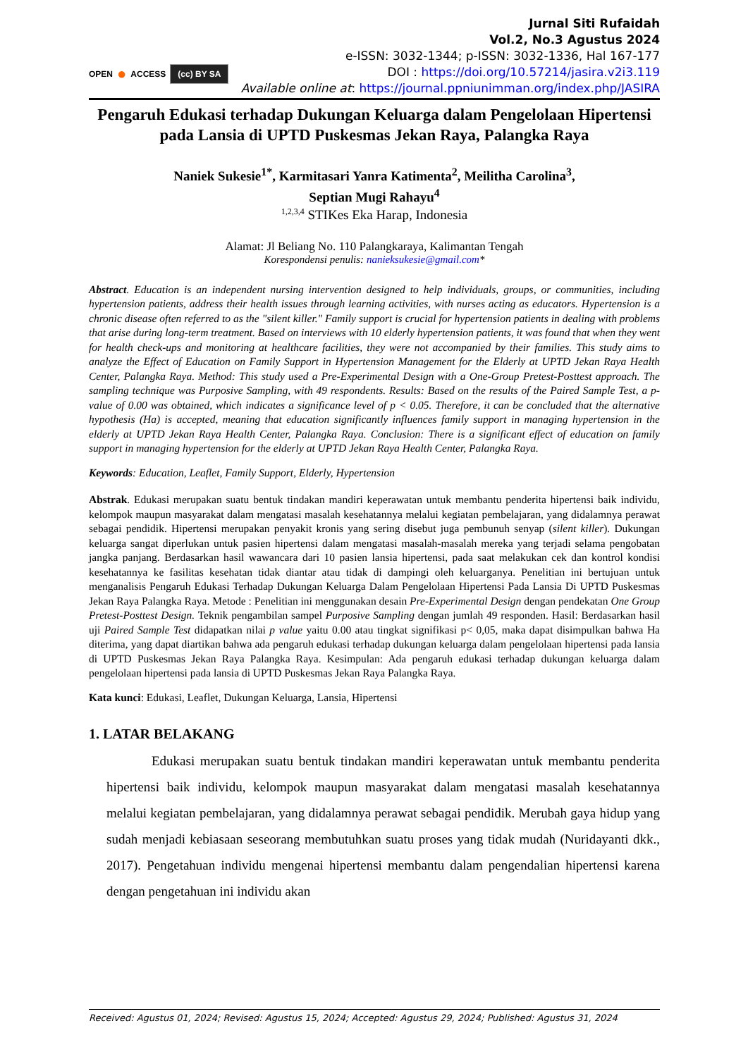OPEN ● ACCESS (cc) BY SA
Jurnal Siti Rufaidah
Vol.2, No.3 Agustus 2024
e-ISSN: 3032-1344; p-ISSN: 3032-1336, Hal 167-177
DOI : https://doi.org/10.57214/jasira.v2i3.119
Available online at: https://journal.ppniunimman.org/index.php/JASIRA
Pengaruh Edukasi terhadap Dukungan Keluarga dalam Pengelolaan Hipertensi pada Lansia di UPTD Puskesmas Jekan Raya, Palangka Raya
Naniek Sukesie<sup>1*</sup>, Karmitasari Yanra Katimenta<sup>2</sup>, Meilitha Carolina<sup>3</sup>,
Septian Mugi Rahayu<sup>4</sup>
<sup>1,2,3,4</sup> STIKes Eka Harap, Indonesia
Alamat: Jl Beliang No. 110 Palangkaraya, Kalimantan Tengah
Korespondensi penulis: nanieksukesie@gmail.com*
Abstract. Education is an independent nursing intervention designed to help individuals, groups, or communities, including hypertension patients, address their health issues through learning activities, with nurses acting as educators. Hypertension is a chronic disease often referred to as the "silent killer." Family support is crucial for hypertension patients in dealing with problems that arise during long-term treatment. Based on interviews with 10 elderly hypertension patients, it was found that when they went for health check-ups and monitoring at healthcare facilities, they were not accompanied by their families. This study aims to analyze the Effect of Education on Family Support in Hypertension Management for the Elderly at UPTD Jekan Raya Health Center, Palangka Raya. Method: This study used a Pre-Experimental Design with a One-Group Pretest-Posttest approach. The sampling technique was Purposive Sampling, with 49 respondents. Results: Based on the results of the Paired Sample Test, a p-value of 0.00 was obtained, which indicates a significance level of p < 0.05. Therefore, it can be concluded that the alternative hypothesis (Ha) is accepted, meaning that education significantly influences family support in managing hypertension in the elderly at UPTD Jekan Raya Health Center, Palangka Raya. Conclusion: There is a significant effect of education on family support in managing hypertension for the elderly at UPTD Jekan Raya Health Center, Palangka Raya.
Keywords: Education, Leaflet, Family Support, Elderly, Hypertension
Abstrak. Edukasi merupakan suatu bentuk tindakan mandiri keperawatan untuk membantu penderita hipertensi baik individu, kelompok maupun masyarakat dalam mengatasi masalah kesehatannya melalui kegiatan pembelajaran, yang didalamnya perawat sebagai pendidik. Hipertensi merupakan penyakit kronis yang sering disebut juga pembunuh senyap (silent killer). Dukungan keluarga sangat diperlukan untuk pasien hipertensi dalam mengatasi masalah-masalah mereka yang terjadi selama pengobatan jangka panjang. Berdasarkan hasil wawancara dari 10 pasien lansia hipertensi, pada saat melakukan cek dan kontrol kondisi kesehatannya ke fasilitas kesehatan tidak diantar atau tidak di dampingi oleh keluarganya. Penelitian ini bertujuan untuk menganalisis Pengaruh Edukasi Terhadap Dukungan Keluarga Dalam Pengelolaan Hipertensi Pada Lansia Di UPTD Puskesmas Jekan Raya Palangka Raya. Metode : Penelitian ini menggunakan desain Pre-Experimental Design dengan pendekatan One Group Pretest-Posttest Design. Teknik pengambilan sampel Purposive Sampling dengan jumlah 49 responden. Hasil: Berdasarkan hasil uji Paired Sample Test didapatkan nilai p value yaitu 0.00 atau tingkat signifikasi p< 0,05, maka dapat disimpulkan bahwa Ha diterima, yang dapat diartikan bahwa ada pengaruh edukasi terhadap dukungan keluarga dalam pengelolaan hipertensi pada lansia di UPTD Puskesmas Jekan Raya Palangka Raya. Kesimpulan: Ada pengaruh edukasi terhadap dukungan keluarga dalam pengelolaan hipertensi pada lansia di UPTD Puskesmas Jekan Raya Palangka Raya.
Kata kunci: Edukasi, Leaflet, Dukungan Keluarga, Lansia, Hipertensi
1. LATAR BELAKANG
Edukasi merupakan suatu bentuk tindakan mandiri keperawatan untuk membantu penderita hipertensi baik individu, kelompok maupun masyarakat dalam mengatasi masalah kesehatannya melalui kegiatan pembelajaran, yang didalamnya perawat sebagai pendidik. Merubah gaya hidup yang sudah menjadi kebiasaan seseorang membutuhkan suatu proses yang tidak mudah (Nuridayanti dkk., 2017). Pengetahuan individu mengenai hipertensi membantu dalam pengendalian hipertensi karena dengan pengetahuan ini individu akan
Received: Agustus 01, 2024; Revised: Agustus 15, 2024; Accepted: Agustus 29, 2024; Published: Agustus 31, 2024